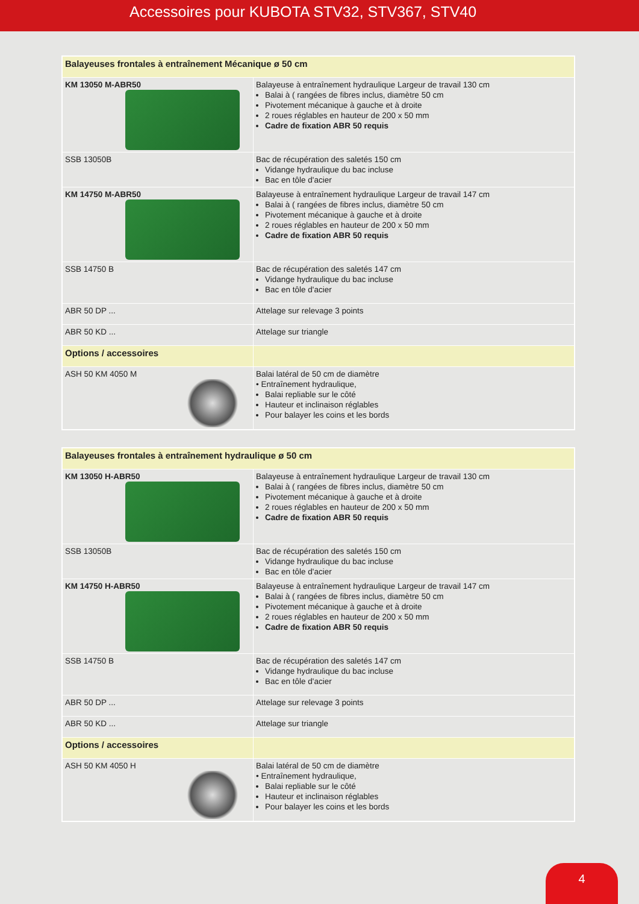Accessoires pour KUBOTA STV32, STV367, STV40
| Balayeuses frontales à entraînement Mécanique ø 50 cm | |
| KM 13050 M-ABR50 | Balayeuse à entraînement hydraulique Largeur de travail 130 cm Balai à ( rangées de fibres inclus, diamètre 50 cm Pivotement mécanique à gauche et à droite 2 roues réglables en hauteur de 200 x 50 mm Cadre de fixation ABR 50 requis |
| SSB 13050B | Bac de récupération des saletés 150 cm Vidange hydraulique du bac incluse Bac en tôle d'acier |
| KM 14750 M-ABR50 | Balayeuse à entraînement hydraulique Largeur de travail 147 cm Balai à ( rangées de fibres inclus, diamètre 50 cm Pivotement mécanique à gauche et à droite 2 roues réglables en hauteur de 200 x 50 mm Cadre de fixation ABR 50 requis |
| SSB 14750 B | Bac de récupération des saletés 147 cm Vidange hydraulique du bac incluse Bac en tôle d'acier |
| ABR 50 DP ... | Attelage sur relevage 3 points |
| ABR 50 KD ... | Attelage sur triangle |
| Options / accessoires | |
| ASH 50 KM 4050 M | Balai latéral de 50 cm de diamètre • Entraînement hydraulique, Balai repliable sur le côté Hauteur et inclinaison réglables Pour balayer les coins et les bords |
| Balayeuses frontales à entraînement hydraulique ø 50 cm | |
| KM 13050 H-ABR50 | Balayeuse à entraînement hydraulique Largeur de travail 130 cm Balai à ( rangées de fibres inclus, diamètre 50 cm Pivotement mécanique à gauche et à droite 2 roues réglables en hauteur de 200 x 50 mm Cadre de fixation ABR 50 requis |
| SSB 13050B | Bac de récupération des saletés 150 cm Vidange hydraulique du bac incluse Bac en tôle d'acier |
| KM 14750 H-ABR50 | Balayeuse à entraînement hydraulique Largeur de travail 147 cm Balai à ( rangées de fibres inclus, diamètre 50 cm Pivotement mécanique à gauche et à droite 2 roues réglables en hauteur de 200 x 50 mm Cadre de fixation ABR 50 requis |
| SSB 14750 B | Bac de récupération des saletés 147 cm Vidange hydraulique du bac incluse Bac en tôle d'acier |
| ABR 50 DP ... | Attelage sur relevage 3 points |
| ABR 50 KD ... | Attelage sur triangle |
| Options / accessoires | |
| ASH 50 KM 4050 H | Balai latéral de 50 cm de diamètre • Entraînement hydraulique, Balai repliable sur le côté Hauteur et inclinaison réglables Pour balayer les coins et les bords |
4